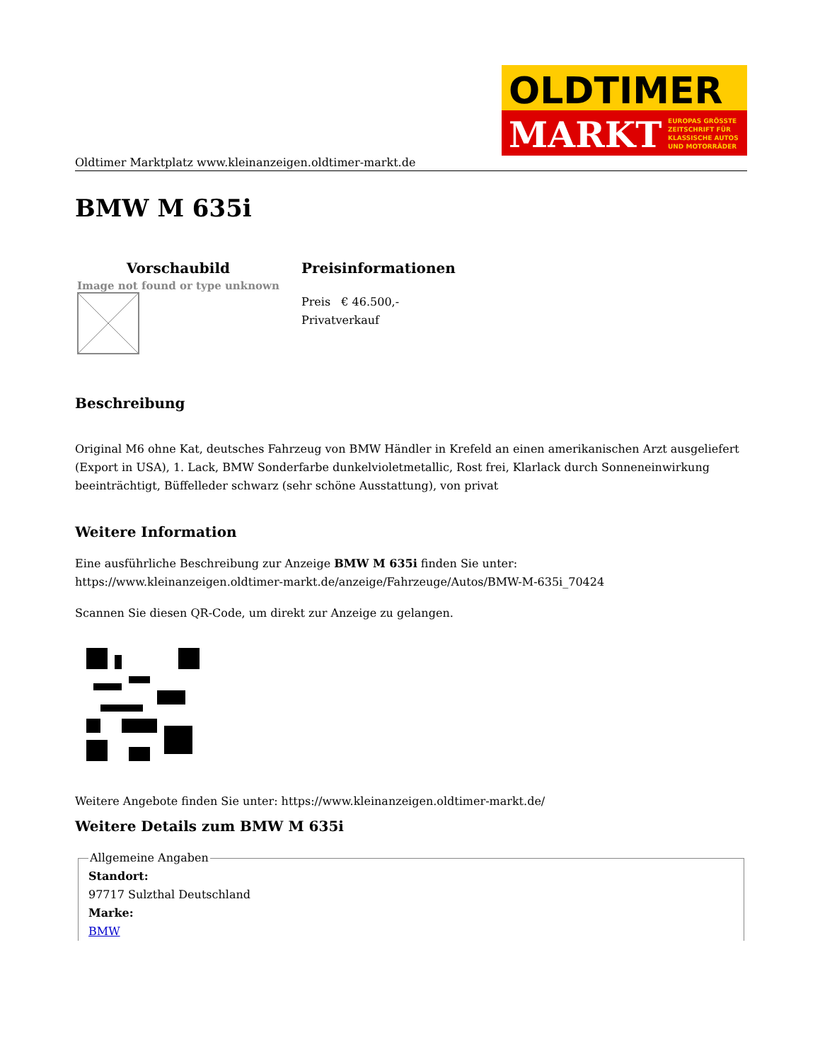OLDTIMER
MARKT
EUROPAS GRÖSSTE
ZEITSCHRIFT FÜR
KLASSISCHE AUTOS
UND MOTORRÄDER
Oldtimer Marktplatz www.kleinanzeigen.oldtimer-markt.de
BMW M 635i
| Vorschaubild | Preisinformationen |
| --- | --- |
| Image not found or type unknown | Preis € 46.500,- Privatverkauf |
Beschreibung
Original M6 ohne Kat, deutsches Fahrzeug von BMW Händler in Krefeld an einen amerikanischen Arzt ausgeliefert (Export in USA), 1. Lack, BMW Sonderfarbe dunkelvioletmetallic, Rost frei, Klarlack durch Sonneneinwirkung beeinträchtigt, Büffelleder schwarz (sehr schöne Ausstattung), von privat
Weitere Information
Eine ausführliche Beschreibung zur Anzeige BMW M 635i finden Sie unter:
https://www.kleinanzeigen.oldtimer-markt.de/anzeige/Fahrzeuge/Autos/BMW-M-635i_70424
Scannen Sie diesen QR-Code, um direkt zur Anzeige zu gelangen.
Weitere Angebote finden Sie unter: https://www.kleinanzeigen.oldtimer-markt.de/
Weitere Details zum BMW M 635i
Allgemeine AngabenStandort:
97717 Sulzthal Deutschland
Marke:
BMW